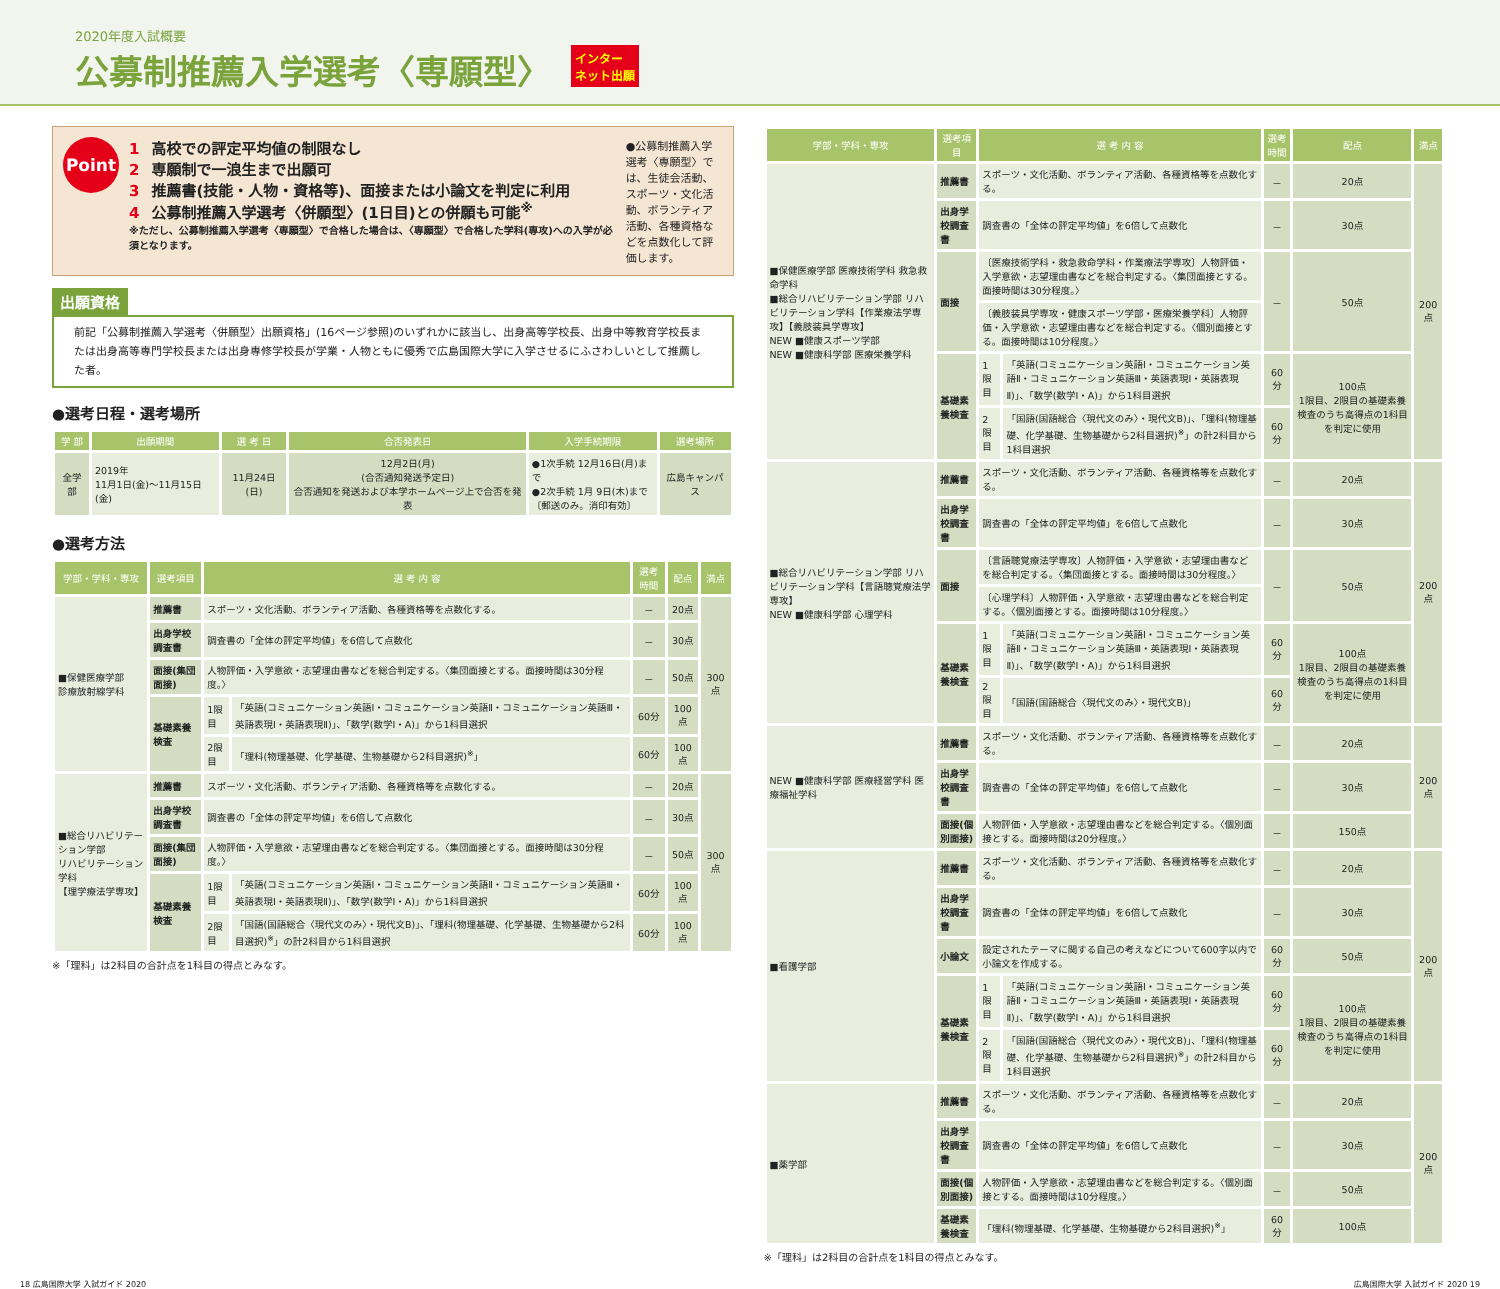2020年度入試概要
公募制推薦入学選考〈専願型〉
インター
ネット出願
Point
1 高校での評定平均値の制限なし
2 専願制で一浪生まで出願可
3 推薦書(技能・人物・資格等)、面接または小論文を判定に利用
4 公募制推薦入学選考〈併願型〉(1日目)との併願も可能<sup>※</sup>
※ただし、公募制推薦入学選考〈専願型〉で合格した場合は、〈専願型〉で合格した学科(専攻)への入学が必須となります。
●公募制推薦入学選考〈専願型〉では、生徒会活動、スポーツ・文化活動、ボランティア活動、各種資格などを点数化して評価します。
出願資格
前記「公募制推薦入学選考〈併願型〉出願資格」(16ページ参照)のいずれかに該当し、出身高等学校長、出身中等教育学校長または出身高等専門学校長または出身専修学校長が学業・人物ともに優秀で広島国際大学に入学させるにふさわしいとして推薦した者。
●選考日程・選考場所
| 学 部 | 出願期間 | 選 考 日 | 合否発表日 | 入学手続期限 | 選考場所 |
| --- | --- | --- | --- | --- | --- |
| 全学部 | 2019年 11月1日(金)～11月15日(金) | 11月24日(日) | 12月2日(月) (合否通知発送予定日) 合否通知を発送および本学ホームページ上で合否を発表 | ●1次手続 12月16日(月)まで ●2次手続 1月 9日(木)まで 〔郵送のみ。消印有効〕 | 広島キャンパス |
●選考方法
| 学部・学科・専攻 | 選考項目 | 選 考 内 容 | | 選考時間 | 配点 | 満点 |
| --- | --- | --- | --- | --- | --- | --- |
| ■保健医療学部 診療放射線学科 | 推薦書 | スポーツ・文化活動、ボランティア活動、各種資格等を点数化する。 | | － | 20点 | 300点 |
| | 出身学校調査書 | 調査書の「全体の評定平均値」を6倍して点数化 | | － | 30点 | |
| | 面接(集団面接) | 人物評価・入学意欲・志望理由書などを総合判定する。〈集団面接とする。面接時間は30分程度。〉 | | － | 50点 | |
| | 基礎素養検査 | 1限目 | 「英語(コミュニケーション英語Ⅰ・コミュニケーション英語Ⅱ・コミュニケーション英語Ⅲ・英語表現Ⅰ・英語表現Ⅱ)」、「数学(数学Ⅰ・A)」から1科目選択 | 60分 | 100点 | |
| | | 2限目 | 「理科(物理基礎、化学基礎、生物基礎から2科目選択)<sup>※</sup>」 | 60分 | 100点 | |
| ■総合リハビリテーション学部 リハビリテーション学科 【理学療法学専攻】 | 推薦書 | スポーツ・文化活動、ボランティア活動、各種資格等を点数化する。 | | － | 20点 | 300点 |
| | 出身学校調査書 | 調査書の「全体の評定平均値」を6倍して点数化 | | － | 30点 | |
| | 面接(集団面接) | 人物評価・入学意欲・志望理由書などを総合判定する。〈集団面接とする。面接時間は30分程度。〉 | | － | 50点 | |
| | 基礎素養検査 | 1限目 | 「英語(コミュニケーション英語Ⅰ・コミュニケーション英語Ⅱ・コミュニケーション英語Ⅲ・英語表現Ⅰ・英語表現Ⅱ)」、「数学(数学Ⅰ・A)」から1科目選択 | 60分 | 100点 | |
| | | 2限目 | 「国語(国語総合〈現代文のみ〉・現代文B)」、「理科(物理基礎、化学基礎、生物基礎から2科目選択)<sup>※</sup>」の計2科目から1科目選択 | 60分 | 100点 | |
※「理科」は2科目の合計点を1科目の得点とみなす。
| 学部・学科・専攻 | 選考項目 | 選 考 内 容 | | 選考時間 | 配点 | 満点 |
| --- | --- | --- | --- | --- | --- | --- |
| ■保健医療学部 医療技術学科 救急救命学科 ■総合リハビリテーション学部 リハビリテーション学科【作業療法学専攻】【義肢装具学専攻】 NEW ■健康スポーツ学部 NEW ■健康科学部 医療栄養学科 | 推薦書 | スポーツ・文化活動、ボランティア活動、各種資格等を点数化する。 | | － | 20点 | 200点 |
| | 出身学校調査書 | 調査書の「全体の評定平均値」を6倍して点数化 | | － | 30点 | |
| | 面接 | 〔医療技術学科・救急救命学科・作業療法学専攻〕人物評価・入学意欲・志望理由書などを総合判定する。〈集団面接とする。面接時間は30分程度。〉 | | － | 50点 | |
| | | 〔義肢装具学専攻・健康スポーツ学部・医療栄養学科〕人物評価・入学意欲・志望理由書などを総合判定する。〈個別面接とする。面接時間は10分程度。〉 | | | | |
| | 基礎素養検査 | 1限目 | 「英語(コミュニケーション英語Ⅰ・コミュニケーション英語Ⅱ・コミュニケーション英語Ⅲ・英語表現Ⅰ・英語表現Ⅱ)」、「数学(数学Ⅰ・A)」から1科目選択 | 60分 | 100点 1限目、2限目の基礎素養検査のうち高得点の1科目を判定に使用 | |
| | | 2限目 | 「国語(国語総合〈現代文のみ〉・現代文B)」、「理科(物理基礎、化学基礎、生物基礎から2科目選択)<sup>※</sup>」の計2科目から1科目選択 | 60分 | | |
| ■総合リハビリテーション学部 リハビリテーション学科【言語聴覚療法学専攻】 NEW ■健康科学部 心理学科 | 推薦書 | スポーツ・文化活動、ボランティア活動、各種資格等を点数化する。 | | － | 20点 | 200点 |
| | 出身学校調査書 | 調査書の「全体の評定平均値」を6倍して点数化 | | － | 30点 | |
| | 面接 | 〔言語聴覚療法学専攻〕人物評価・入学意欲・志望理由書などを総合判定する。〈集団面接とする。面接時間は30分程度。〉 | | － | 50点 | |
| | | 〔心理学科〕人物評価・入学意欲・志望理由書などを総合判定する。〈個別面接とする。面接時間は10分程度。〉 | | | | |
| | 基礎素養検査 | 1限目 | 「英語(コミュニケーション英語Ⅰ・コミュニケーション英語Ⅱ・コミュニケーション英語Ⅲ・英語表現Ⅰ・英語表現Ⅱ)」、「数学(数学Ⅰ・A)」から1科目選択 | 60分 | 100点 1限目、2限目の基礎素養検査のうち高得点の1科目を判定に使用 | |
| | | 2限目 | 「国語(国語総合〈現代文のみ〉・現代文B)」 | 60分 | | |
| NEW ■健康科学部 医療経営学科 医療福祉学科 | 推薦書 | スポーツ・文化活動、ボランティア活動、各種資格等を点数化する。 | | － | 20点 | 200点 |
| | 出身学校調査書 | 調査書の「全体の評定平均値」を6倍して点数化 | | － | 30点 | |
| | 面接(個別面接) | 人物評価・入学意欲・志望理由書などを総合判定する。〈個別面接とする。面接時間は20分程度。〉 | | － | 150点 | |
| ■看護学部 | 推薦書 | スポーツ・文化活動、ボランティア活動、各種資格等を点数化する。 | | － | 20点 | 200点 |
| | 出身学校調査書 | 調査書の「全体の評定平均値」を6倍して点数化 | | － | 30点 | |
| | 小論文 | 設定されたテーマに関する自己の考えなどについて600字以内で小論文を作成する。 | | 60分 | 50点 | |
| | 基礎素養検査 | 1限目 | 「英語(コミュニケーション英語Ⅰ・コミュニケーション英語Ⅱ・コミュニケーション英語Ⅲ・英語表現Ⅰ・英語表現Ⅱ)」、「数学(数学Ⅰ・A)」から1科目選択 | 60分 | 100点 1限目、2限目の基礎素養検査のうち高得点の1科目を判定に使用 | |
| | | 2限目 | 「国語(国語総合〈現代文のみ〉・現代文B)」、「理科(物理基礎、化学基礎、生物基礎から2科目選択)<sup>※</sup>」の計2科目から1科目選択 | 60分 | | |
| ■薬学部 | 推薦書 | スポーツ・文化活動、ボランティア活動、各種資格等を点数化する。 | | － | 20点 | 200点 |
| | 出身学校調査書 | 調査書の「全体の評定平均値」を6倍して点数化 | | － | 30点 | |
| | 面接(個別面接) | 人物評価・入学意欲・志望理由書などを総合判定する。〈個別面接とする。面接時間は10分程度。〉 | | － | 50点 | |
| | 基礎素養検査 | 「理科(物理基礎、化学基礎、生物基礎から2科目選択)<sup>※</sup>」 | | 60分 | 100点 | |
※「理科」は2科目の合計点を1科目の得点とみなす。
18 広島国際大学 入試ガイド 2020 広島国際大学 入試ガイド 2020 19